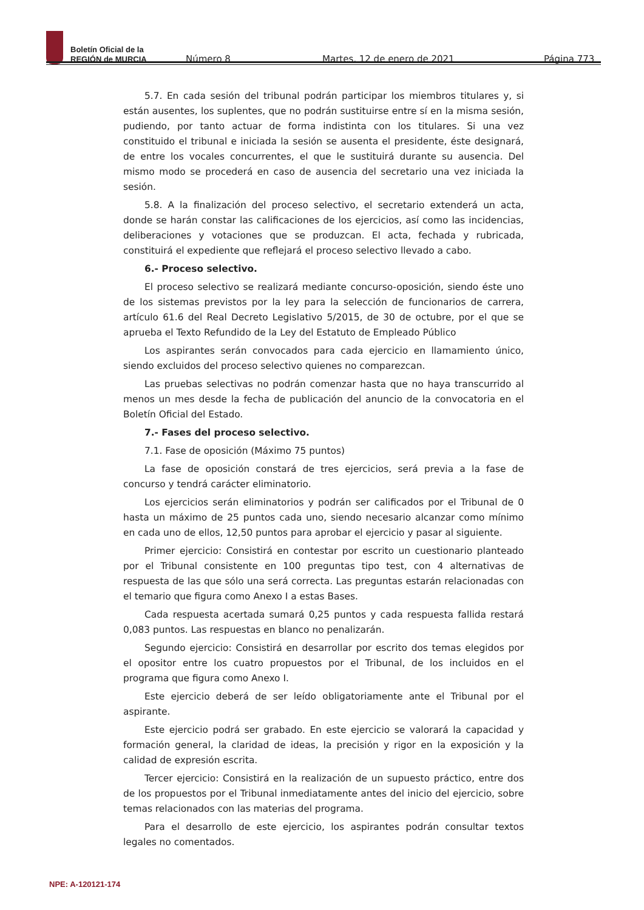Boletín Oficial de la
REGIÓN de MURCIA
Número 8 Martes, 12 de enero de 2021 Página 773
5.7. En cada sesión del tribunal podrán participar los miembros titulares y, si están ausentes, los suplentes, que no podrán sustituirse entre sí en la misma sesión, pudiendo, por tanto actuar de forma indistinta con los titulares. Si una vez constituido el tribunal e iniciada la sesión se ausenta el presidente, éste designará, de entre los vocales concurrentes, el que le sustituirá durante su ausencia. Del mismo modo se procederá en caso de ausencia del secretario una vez iniciada la sesión.
5.8. A la finalización del proceso selectivo, el secretario extenderá un acta, donde se harán constar las calificaciones de los ejercicios, así como las incidencias, deliberaciones y votaciones que se produzcan. El acta, fechada y rubricada, constituirá el expediente que reflejará el proceso selectivo llevado a cabo.
6.- Proceso selectivo.
El proceso selectivo se realizará mediante concurso-oposición, siendo éste uno de los sistemas previstos por la ley para la selección de funcionarios de carrera, artículo 61.6 del Real Decreto Legislativo 5/2015, de 30 de octubre, por el que se aprueba el Texto Refundido de la Ley del Estatuto de Empleado Público
Los aspirantes serán convocados para cada ejercicio en llamamiento único, siendo excluidos del proceso selectivo quienes no comparezcan.
Las pruebas selectivas no podrán comenzar hasta que no haya transcurrido al menos un mes desde la fecha de publicación del anuncio de la convocatoria en el Boletín Oficial del Estado.
7.- Fases del proceso selectivo.
7.1. Fase de oposición (Máximo 75 puntos)
La fase de oposición constará de tres ejercicios, será previa a la fase de concurso y tendrá carácter eliminatorio.
Los ejercicios serán eliminatorios y podrán ser calificados por el Tribunal de 0 hasta un máximo de 25 puntos cada uno, siendo necesario alcanzar como mínimo en cada uno de ellos, 12,50 puntos para aprobar el ejercicio y pasar al siguiente.
Primer ejercicio: Consistirá en contestar por escrito un cuestionario planteado por el Tribunal consistente en 100 preguntas tipo test, con 4 alternativas de respuesta de las que sólo una será correcta. Las preguntas estarán relacionadas con el temario que figura como Anexo I a estas Bases.
Cada respuesta acertada sumará 0,25 puntos y cada respuesta fallida restará 0,083 puntos. Las respuestas en blanco no penalizarán.
Segundo ejercicio: Consistirá en desarrollar por escrito dos temas elegidos por el opositor entre los cuatro propuestos por el Tribunal, de los incluidos en el programa que figura como Anexo I.
Este ejercicio deberá de ser leído obligatoriamente ante el Tribunal por el aspirante.
Este ejercicio podrá ser grabado. En este ejercicio se valorará la capacidad y formación general, la claridad de ideas, la precisión y rigor en la exposición y la calidad de expresión escrita.
Tercer ejercicio: Consistirá en la realización de un supuesto práctico, entre dos de los propuestos por el Tribunal inmediatamente antes del inicio del ejercicio, sobre temas relacionados con las materias del programa.
Para el desarrollo de este ejercicio, los aspirantes podrán consultar textos legales no comentados.
NPE: A-120121-174